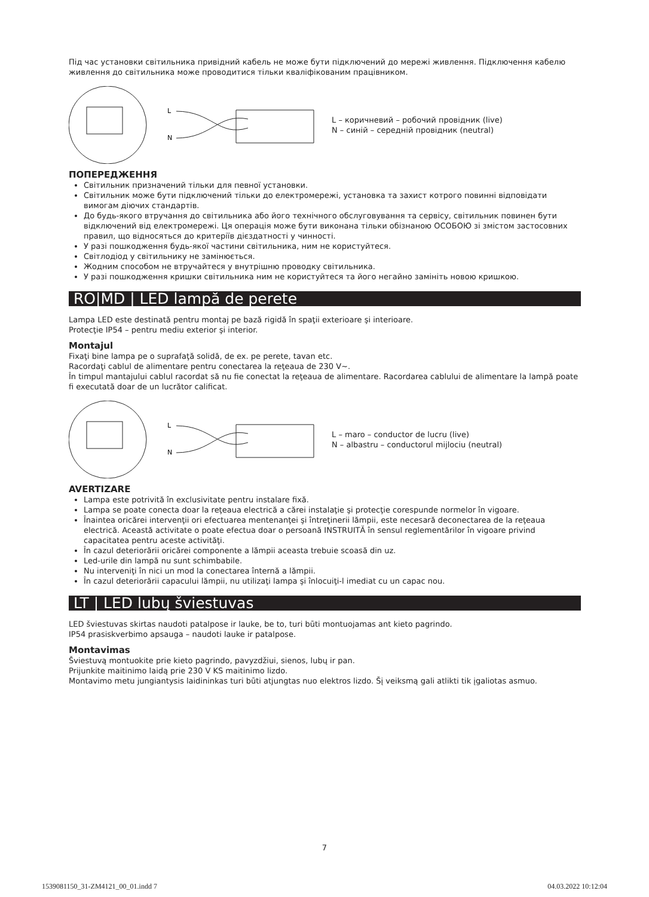Під час установки світильника привідний кабель не може бути підключений до мережі живлення. Підключення кабелю живлення до світильника може проводитися тільки кваліфікованим працівником.
L
N
L – коричневий – робочий провідник (live)
N – синій – середній провідник (neutral)
ПОПЕРЕДЖЕННЯ
Світильник призначений тільки для певної установки.
Світильник може бути підключений тільки до електромережі, установка та захист котрого повинні відповідати вимогам діючих стандартів.
До будь-якого втручання до світильника або його технічного обслуговування та сервісу, світильник повинен бути відключений від електромережі. Ця операція може бути виконана тільки обізнаною ОСОБОЮ зі змістом застосовних правил, що відносяться до критеріїв дієздатності у чинності.
У разі пошкодження будь-якої частини світильника, ним не користуйтеся.
Світлодіод у світильнику не замінюється.
Жодним способом не втручайтеся у внутрішню проводку світильника.
У разі пошкодження кришки світильника ним не користуйтеся та його негайно замініть новою кришкою.
RO|MD | LED lampă de perete
Lampa LED este destinată pentru montaj pe bază rigidă în spaţii exterioare şi interioare.
Protecţie IP54 – pentru mediu exterior şi interior.
Montajul
Fixaţi bine lampa pe o suprafaţă solidă, de ex. pe perete, tavan etc.
Racordaţi cablul de alimentare pentru conectarea la reţeaua de 230 V~.
În timpul mantajului cablul racordat să nu fie conectat la reţeaua de alimentare. Racordarea cablului de alimentare la lampă poate fi executată doar de un lucrător calificat.
L
N
L – maro – conductor de lucru (live)
N – albastru – conductorul mijlociu (neutral)
AVERTIZARE
Lampa este potrivită în exclusivitate pentru instalare fixă.
Lampa se poate conecta doar la reţeaua electrică a cărei instalaţie şi protecţie corespunde normelor în vigoare.
Înaintea oricărei intervenţii ori efectuarea mentenanţei şi întreţinerii lămpii, este necesară deconectarea de la reţeaua electrică. Această activitate o poate efectua doar o persoană INSTRUITĂ în sensul reglementărilor în vigoare privind capacitatea pentru aceste activităţi.
În cazul deteriorării oricărei componente a lămpii aceasta trebuie scoasă din uz.
Led-urile din lampă nu sunt schimbabile.
Nu interveniţi în nici un mod la conectarea înternă a lămpii.
În cazul deteriorării capacului lămpii, nu utilizaţi lampa şi înlocuiţi-l imediat cu un capac nou.
LT | LED lubų šviestuvas
LED šviestuvas skirtas naudoti patalpose ir lauke, be to, turi būti montuojamas ant kieto pagrindo.
IP54 prasiskverbimo apsauga – naudoti lauke ir patalpose.
Montavimas
Šviestuvą montuokite prie kieto pagrindo, pavyzdžiui, sienos, lubų ir pan.
Prijunkite maitinimo laidą prie 230 V KS maitinimo lizdo.
Montavimo metu jungiantysis laidininkas turi būti atjungtas nuo elektros lizdo. Šį veiksmą gali atlikti tik įgaliotas asmuo.
7
1539081150_31-ZM4121_00_01.indd 7 04.03.2022 10:12:04